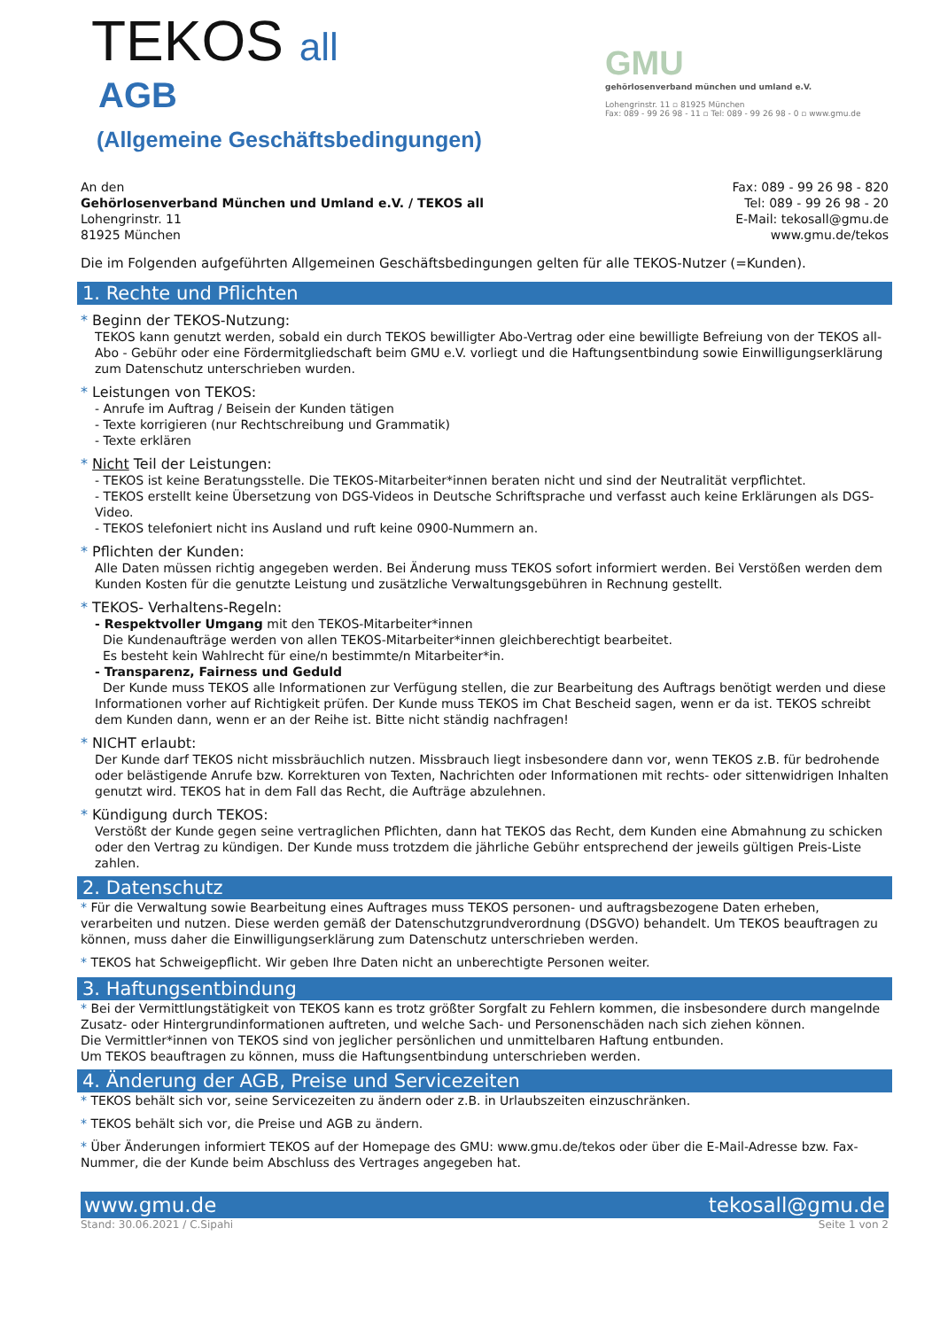TEKOS all
AGB
(Allgemeine Geschäftsbedingungen)
GMU
gehörlosenverband münchen und umland e.V.
Lohengrinstr. 11 ▫ 81925 München
Fax: 089 - 99 26 98 - 11 ▫ Tel: 089 - 99 26 98 - 0 ▫ www.gmu.de
An den
Gehörlosenverband München und Umland e.V. / TEKOS all
Lohengrinstr. 11
81925 München
Fax: 089 - 99 26 98 - 820
Tel: 089 - 99 26 98 - 20
E-Mail: tekosall@gmu.de
www.gmu.de/tekos
Die im Folgenden aufgeführten Allgemeinen Geschäftsbedingungen gelten für alle TEKOS-Nutzer (=Kunden).
1. Rechte und Pflichten
* Beginn der TEKOS-Nutzung:
TEKOS kann genutzt werden, sobald ein durch TEKOS bewilligter Abo-Vertrag oder eine bewilligte Befreiung von der TEKOS all-Abo - Gebühr oder eine Fördermitgliedschaft beim GMU e.V. vorliegt und die Haftungsentbindung sowie Einwilligungserklärung zum Datenschutz unterschrieben wurden.
* Leistungen von TEKOS:
- Anrufe im Auftrag / Beisein der Kunden tätigen
- Texte korrigieren (nur Rechtschreibung und Grammatik)
- Texte erklären
* Nicht Teil der Leistungen:
- TEKOS ist keine Beratungsstelle. Die TEKOS-Mitarbeiter*innen beraten nicht und sind der Neutralität verpflichtet.
- TEKOS erstellt keine Übersetzung von DGS-Videos in Deutsche Schriftsprache und verfasst auch keine Erklärungen als DGS-Video.
- TEKOS telefoniert nicht ins Ausland und ruft keine 0900-Nummern an.
* Pflichten der Kunden:
Alle Daten müssen richtig angegeben werden. Bei Änderung muss TEKOS sofort informiert werden. Bei Verstößen werden dem Kunden Kosten für die genutzte Leistung und zusätzliche Verwaltungsgebühren in Rechnung gestellt.
* TEKOS- Verhaltens-Regeln:
- Respektvoller Umgang mit den TEKOS-Mitarbeiter*innen
Die Kundenaufträge werden von allen TEKOS-Mitarbeiter*innen gleichberechtigt bearbeitet.
Es besteht kein Wahlrecht für eine/n bestimmte/n Mitarbeiter*in.
- Transparenz, Fairness und Geduld
Der Kunde muss TEKOS alle Informationen zur Verfügung stellen, die zur Bearbeitung des Auftrags benötigt werden und diese Informationen vorher auf Richtigkeit prüfen. Der Kunde muss TEKOS im Chat Bescheid sagen, wenn er da ist. TEKOS schreibt dem Kunden dann, wenn er an der Reihe ist. Bitte nicht ständig nachfragen!
* NICHT erlaubt:
Der Kunde darf TEKOS nicht missbräuchlich nutzen. Missbrauch liegt insbesondere dann vor, wenn TEKOS z.B. für bedrohende oder belästigende Anrufe bzw. Korrekturen von Texten, Nachrichten oder Informationen mit rechts- oder sittenwidrigen Inhalten genutzt wird. TEKOS hat in dem Fall das Recht, die Aufträge abzulehnen.
* Kündigung durch TEKOS:
Verstößt der Kunde gegen seine vertraglichen Pflichten, dann hat TEKOS das Recht, dem Kunden eine Abmahnung zu schicken oder den Vertrag zu kündigen. Der Kunde muss trotzdem die jährliche Gebühr entsprechend der jeweils gültigen Preis-Liste zahlen.
2. Datenschutz
* Für die Verwaltung sowie Bearbeitung eines Auftrages muss TEKOS personen- und auftragsbezogene Daten erheben, verarbeiten und nutzen. Diese werden gemäß der Datenschutzgrundverordnung (DSGVO) behandelt. Um TEKOS beauftragen zu können, muss daher die Einwilligungserklärung zum Datenschutz unterschrieben werden.
* TEKOS hat Schweigepflicht. Wir geben Ihre Daten nicht an unberechtigte Personen weiter.
3. Haftungsentbindung
* Bei der Vermittlungstätigkeit von TEKOS kann es trotz größter Sorgfalt zu Fehlern kommen, die insbesondere durch mangelnde Zusatz- oder Hintergrundinformationen auftreten, und welche Sach- und Personenschäden nach sich ziehen können.
Die Vermittler*innen von TEKOS sind von jeglicher persönlichen und unmittelbaren Haftung entbunden.
Um TEKOS beauftragen zu können, muss die Haftungsentbindung unterschrieben werden.
4. Änderung der AGB, Preise und Servicezeiten
* TEKOS behält sich vor, seine Servicezeiten zu ändern oder z.B. in Urlaubszeiten einzuschränken.
* TEKOS behält sich vor, die Preise und AGB zu ändern.
* Über Änderungen informiert TEKOS auf der Homepage des GMU: www.gmu.de/tekos oder über die E-Mail-Adresse bzw. Fax-Nummer, die der Kunde beim Abschluss des Vertrages angegeben hat.
www.gmu.de tekosall@gmu.de
Stand: 30.06.2021 / C.Sipahi Seite 1 von 2